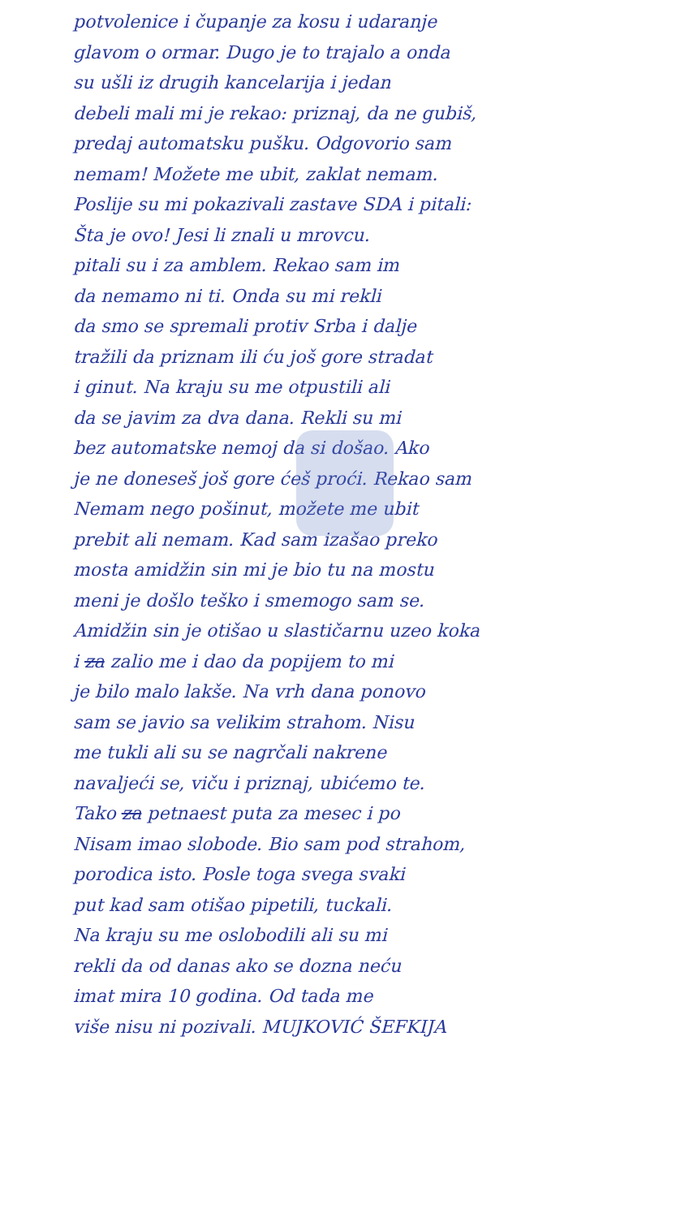potvolenice i čupanje za kosu i udaranje
glavom o ormar. Dugo je to trajalo a onda
su ušli iz drugih kancelarija i jedan
debeli mali mi je rekao: priznaj, da ne gubiš,
predaj automatsku pušku. Odgovorio sam
nemam! Možete me ubit, zaklat nemam.
Poslije su mi pokazivali zastave SDA i pitali:
Šta je ovo! Jesi li znali u mrovcu.
pitali su i za amblem. Rekao sam im
da nemamo ni ti. Onda su mi rekli
da smo se spremali protiv Srba i dalje
tražili da priznam ili ću još gore stradat
i ginut. Na kraju su me otpustili ali
da se javim za dva dana. Rekli su mi
bez automatske nemoj da si došao. Ako
je ne doneseš još gore ćeš proći. Rekao sam
Nemam nego pošinut, možete me ubit
prebit ali nemam. Kad sam izašao preko
mosta amidžin sin mi je bio tu na mostu
meni je došlo teško i smemogo sam se.
Amidžin sin je otišao u slastičarnu uzeo koka
i za zalio me i dao da popijem to mi
je bilo malo lakše. Na vrh dana ponovo
sam se javio sa velikim strahom. Nisu
me tukli ali su se nagrčali nakrene
navaljeći se, viču i priznaj, ubićemo te.
Tako za petnaest puta za mesec i po
Nisam imao slobode. Bio sam pod strahom,
porodica isto. Posle toga svega svaki
put kad sam otišao pipetili, tuckali.
Na kraju su me oslobodili ali su mi
rekli da od danas ako se dozna neću
imat mira 10 godina. Od tada me
više nisu ni pozivali. MUJKOVIĆ ŠEFKIJA